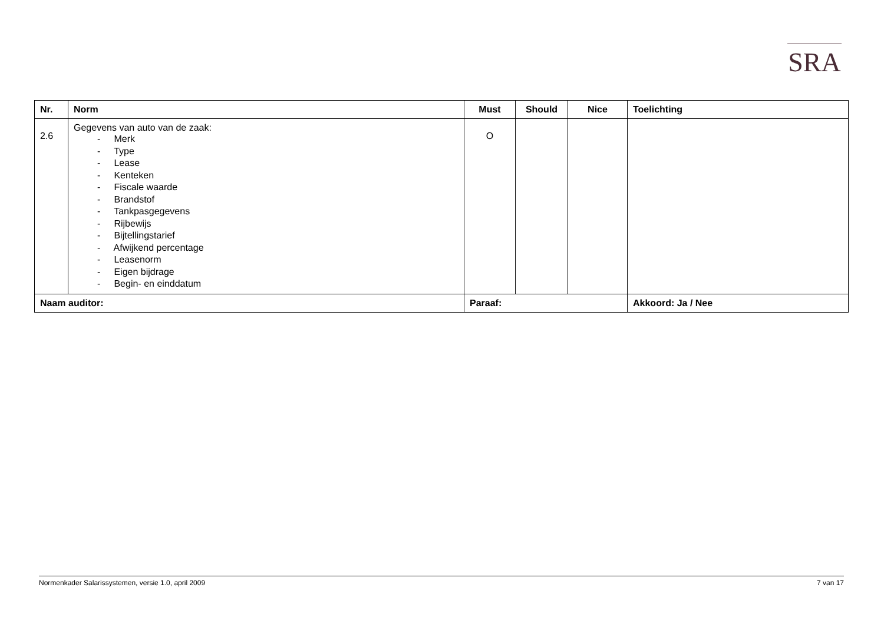SRA
| Nr. | Norm | Must | Should | Nice | Toelichting |
| --- | --- | --- | --- | --- | --- |
| 2.6 | Gegevens van auto van de zaak: - Merk - Type - Lease - Kenteken - Fiscale waarde - Brandstof - Tankpasgegevens - Rijbewijs - Bijtellingstarief - Afwijkend percentage - Leasenorm - Eigen bijdrage - Begin- en einddatum | O | | | |
| Naam auditor: | | Paraaf: | | | Akkoord: Ja / Nee |
Normenkader Salarissystemen, versie 1.0, april 2009 7 van 17